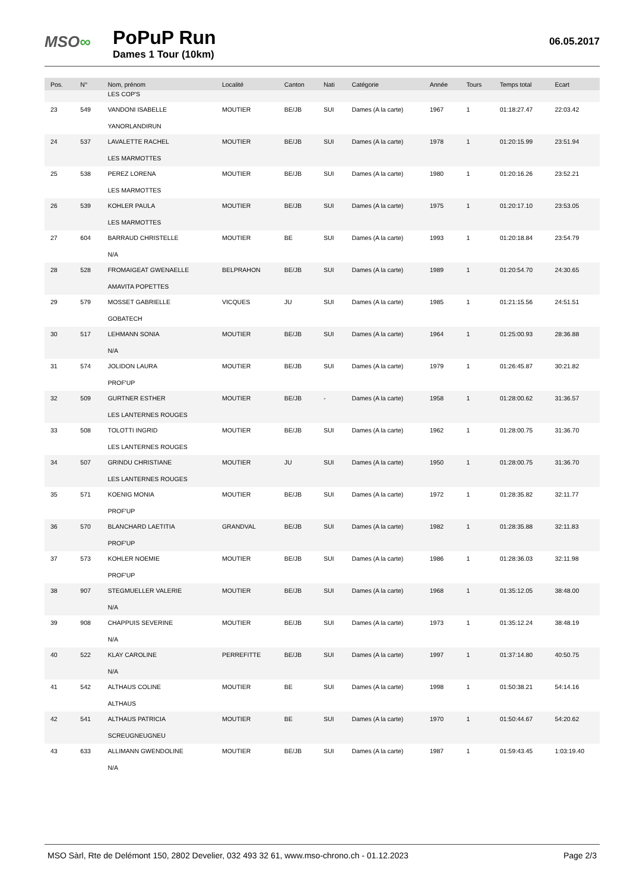MSO∞
PoPuP Run
Dames 1 Tour (10km)
06.05.2017
| Pos. | N° | Nom, prénom | Localité | Canton | Nati | Catégorie | Année | Tours | Temps total | Ecart |
| --- | --- | --- | --- | --- | --- | --- | --- | --- | --- | --- |
| | | LES COP'S | | | | | | | | |
| 23 | 549 | VANDONI ISABELLE | MOUTIER | BE/JB | SUI | Dames (A la carte) | 1967 | 1 | 01:18:27.47 | 22:03.42 |
| | | YANORLANDIRUN | | | | | | | | |
| 24 | 537 | LAVALETTE RACHEL | MOUTIER | BE/JB | SUI | Dames (A la carte) | 1978 | 1 | 01:20:15.99 | 23:51.94 |
| | | LES MARMOTTES | | | | | | | | |
| 25 | 538 | PEREZ LORENA | MOUTIER | BE/JB | SUI | Dames (A la carte) | 1980 | 1 | 01:20:16.26 | 23:52.21 |
| | | LES MARMOTTES | | | | | | | | |
| 26 | 539 | KOHLER PAULA | MOUTIER | BE/JB | SUI | Dames (A la carte) | 1975 | 1 | 01:20:17.10 | 23:53.05 |
| | | LES MARMOTTES | | | | | | | | |
| 27 | 604 | BARRAUD CHRISTELLE | MOUTIER | BE | SUI | Dames (A la carte) | 1993 | 1 | 01:20:18.84 | 23:54.79 |
| | | N/A | | | | | | | | |
| 28 | 528 | FROMAIGEAT GWENAELLE | BELPRAHON | BE/JB | SUI | Dames (A la carte) | 1989 | 1 | 01:20:54.70 | 24:30.65 |
| | | AMAVITA POPETTES | | | | | | | | |
| 29 | 579 | MOSSET GABRIELLE | VICQUES | JU | SUI | Dames (A la carte) | 1985 | 1 | 01:21:15.56 | 24:51.51 |
| | | GOBATECH | | | | | | | | |
| 30 | 517 | LEHMANN SONIA | MOUTIER | BE/JB | SUI | Dames (A la carte) | 1964 | 1 | 01:25:00.93 | 28:36.88 |
| | | N/A | | | | | | | | |
| 31 | 574 | JOLIDON LAURA | MOUTIER | BE/JB | SUI | Dames (A la carte) | 1979 | 1 | 01:26:45.87 | 30:21.82 |
| | | PROF'UP | | | | | | | | |
| 32 | 509 | GURTNER ESTHER | MOUTIER | BE/JB | - | Dames (A la carte) | 1958 | 1 | 01:28:00.62 | 31:36.57 |
| | | LES LANTERNES ROUGES | | | | | | | | |
| 33 | 508 | TOLOTTI INGRID | MOUTIER | BE/JB | SUI | Dames (A la carte) | 1962 | 1 | 01:28:00.75 | 31:36.70 |
| | | LES LANTERNES ROUGES | | | | | | | | |
| 34 | 507 | GRINDU CHRISTIANE | MOUTIER | JU | SUI | Dames (A la carte) | 1950 | 1 | 01:28:00.75 | 31:36.70 |
| | | LES LANTERNES ROUGES | | | | | | | | |
| 35 | 571 | KOENIG MONIA | MOUTIER | BE/JB | SUI | Dames (A la carte) | 1972 | 1 | 01:28:35.82 | 32:11.77 |
| | | PROF'UP | | | | | | | | |
| 36 | 570 | BLANCHARD LAETITIA | GRANDVAL | BE/JB | SUI | Dames (A la carte) | 1982 | 1 | 01:28:35.88 | 32:11.83 |
| | | PROF'UP | | | | | | | | |
| 37 | 573 | KOHLER NOEMIE | MOUTIER | BE/JB | SUI | Dames (A la carte) | 1986 | 1 | 01:28:36.03 | 32:11.98 |
| | | PROF'UP | | | | | | | | |
| 38 | 907 | STEGMUELLER VALERIE | MOUTIER | BE/JB | SUI | Dames (A la carte) | 1968 | 1 | 01:35:12.05 | 38:48.00 |
| | | N/A | | | | | | | | |
| 39 | 908 | CHAPPUIS SEVERINE | MOUTIER | BE/JB | SUI | Dames (A la carte) | 1973 | 1 | 01:35:12.24 | 38:48.19 |
| | | N/A | | | | | | | | |
| 40 | 522 | KLAY CAROLINE | PERREFITTE | BE/JB | SUI | Dames (A la carte) | 1997 | 1 | 01:37:14.80 | 40:50.75 |
| | | N/A | | | | | | | | |
| 41 | 542 | ALTHAUS COLINE | MOUTIER | BE | SUI | Dames (A la carte) | 1998 | 1 | 01:50:38.21 | 54:14.16 |
| | | ALTHAUS | | | | | | | | |
| 42 | 541 | ALTHAUS PATRICIA | MOUTIER | BE | SUI | Dames (A la carte) | 1970 | 1 | 01:50:44.67 | 54:20.62 |
| | | SCREUGNEUGNEU | | | | | | | | |
| 43 | 633 | ALLIMANN GWENDOLINE | MOUTIER | BE/JB | SUI | Dames (A la carte) | 1987 | 1 | 01:59:43.45 | 1:03:19.40 |
| | | N/A | | | | | | | | |
MSO Sàrl, Rte de Delémont 150, 2802 Develier, 032 493 32 61, www.mso-chrono.ch - 01.12.2023 Page 2/3